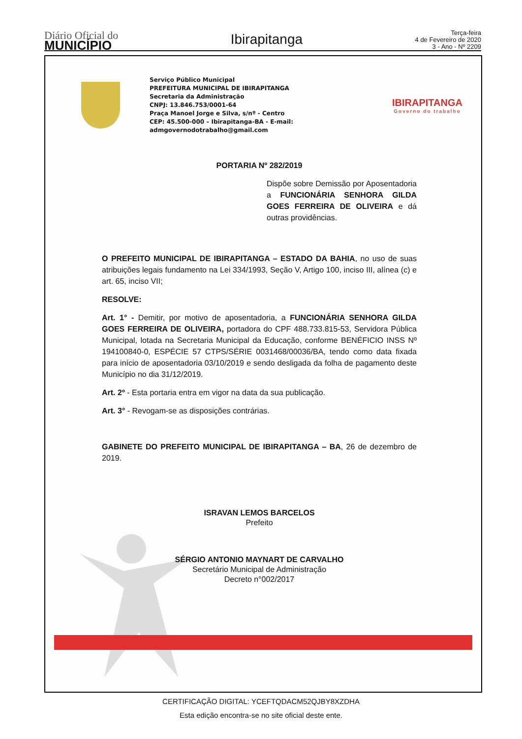Diário Oficial do
MUNICÍPIO
Ibirapitanga
Terça-feira
4 de Fevereiro de 2020
3 - Ano - Nº 2209
Serviço Público Municipal
PREFEITURA MUNICIPAL DE IBIRAPITANGA
Secretaria da Administração
CNPJ: 13.846.753/0001-64
Praça Manoel Jorge e Silva, s/nº - Centro
CEP: 45.500-000 – Ibirapitanga-BA - E-mail: admgovernodotrabalho@gmail.com
IBIRAPITANGA
Governo do trabalho
PORTARIA Nº 282/2019
Dispõe sobre Demissão por Aposentadoria a FUNCIONÁRIA SENHORA GILDA GOES FERREIRA DE OLIVEIRA e dá outras providências.
O PREFEITO MUNICIPAL DE IBIRAPITANGA – ESTADO DA BAHIA, no uso de suas atribuições legais fundamento na Lei 334/1993, Seção V, Artigo 100, inciso III, alínea (c) e art. 65, inciso VII;
RESOLVE:
Art. 1° - Demitir, por motivo de aposentadoria, a FUNCIONÁRIA SENHORA GILDA GOES FERREIRA DE OLIVEIRA, portadora do CPF 488.733.815-53, Servidora Pública Municipal, lotada na Secretaria Municipal da Educação, conforme BENÉFICIO INSS Nº 194100840-0, ESPÉCIE 57 CTPS/SÉRIE 0031468/00036/BA, tendo como data fixada para início de aposentadoria 03/10/2019 e sendo desligada da folha de pagamento deste Município no dia 31/12/2019.
Art. 2º - Esta portaria entra em vigor na data da sua publicação.
Art. 3° - Revogam-se as disposições contrárias.
GABINETE DO PREFEITO MUNICIPAL DE IBIRAPITANGA – BA, 26 de dezembro de 2019.
ISRAVAN LEMOS BARCELOS
Prefeito
SÉRGIO ANTONIO MAYNART DE CARVALHO
Secretário Municipal de Administração
Decreto n°002/2017
CERTIFICAÇÃO DIGITAL: YCEFTQDACM52QJBY8XZDHA
Esta edição encontra-se no site oficial deste ente.